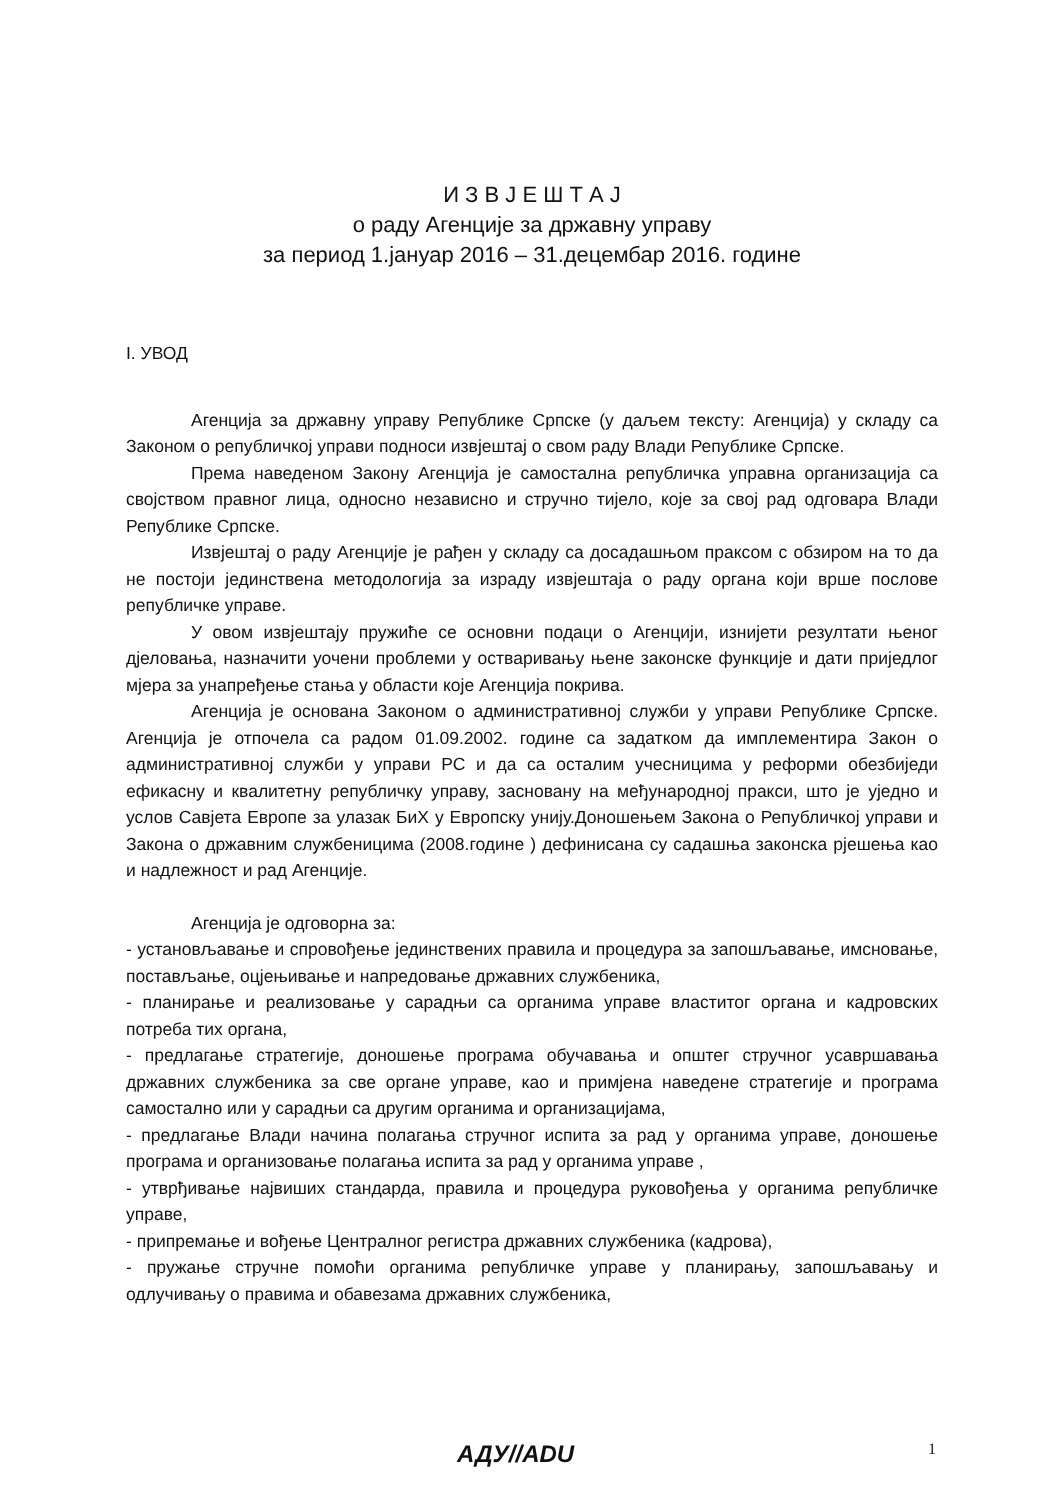И З В Ј Е Ш Т А Ј
о раду Агенције за државну управу
за период 1.јануар 2016 – 31.децембар 2016. године
I. УВОД
Агенција за државну управу Републике Српске (у даљем тексту: Агенција) у складу са Законом о републичкој управи подноси извјештај о свом раду Влади Републике Српске.
Према наведеном Закону Агенција је самостална републичка управна организација са својством правног лица, односно независно и стручно тијело, које за свој рад одговара Влади Републике Српске.
Извјештај о раду Агенције је рађен у складу са досадашњом праксом с обзиром на то да не постоји јединствена методологија за израду извјештаја о раду органа који врше послове републичке управе.
У овом извјештају пружиће се основни подаци о Агенцији, изнијети резултати њеног дјеловања, назначити уочени проблеми у остваривању њене законске функције и дати приједлог мјера за унапређење стања у области које Агенција покрива.
Агенција је основана Законом о административној служби у управи Републике Српске. Агенција је отпочела са радом 01.09.2002. године са задатком да имплементира Закон о административној служби у управи РС и да са осталим учесницима у реформи обезбиједи ефикасну и квалитетну републичку управу, засновану на међународној пракси, што је уједно и услов Савјета Европе за улазак БиХ у Европску унију.Доношењем Закона о Републичкој управи и Закона о државним службеницима (2008.године ) дефинисана су садашња законска рјешења као и надлежност и рад Агенције.
Агенција је одговорна за:
- установљавање и спровођење јединствених правила и процедура за запошљавање, имсновање, постављање, оцјењивање и напредовање државних службеника,
- планирање и реализовање у сарадњи са органима управе властитог органа и кадровских потреба тих органа,
- предлагање стратегије, доношење програма обучавања и општег стручног усавршавања државних службеника за све органе управе, као и примјена наведене стратегије и програма самостално или у сарадњи са другим органима и организацијама,
- предлагање Влади начина полагања стручног испита за рад у органима управе, доношење програма и организовање полагања испита за рад у органима управе ,
- утврђивање највиших стандарда, правила и процедура руковођења у органима републичке управе,
- припремање и вођење Централног регистра државних службеника (кадрова),
- пружање стручне помоћи органима републичке управе у планирању, запошљавању и одлучивању о правима и обавезама државних службеника,
АДУ//ADU 1